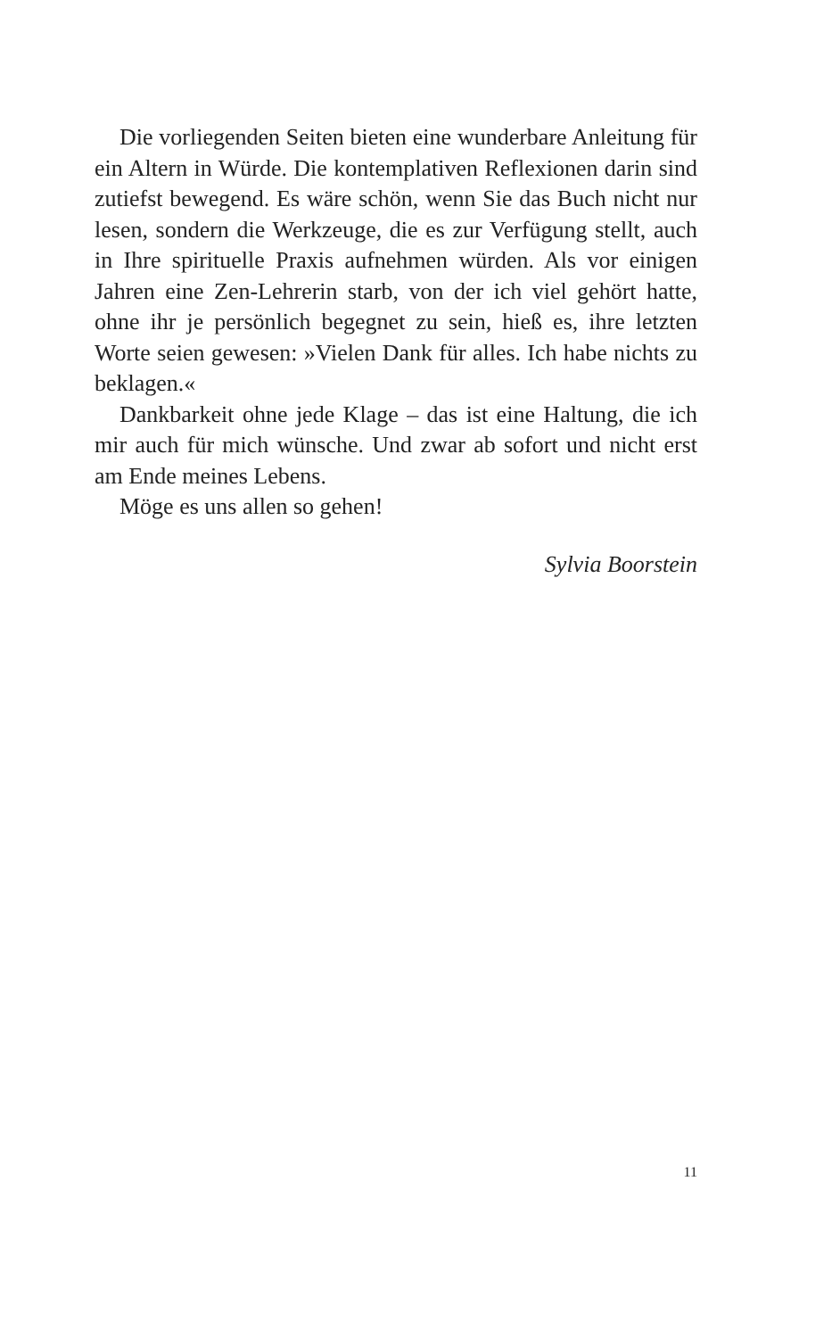Die vorliegenden Seiten bieten eine wunderbare Anleitung für ein Altern in Würde. Die kontemplativen Reflexionen darin sind zutiefst bewegend. Es wäre schön, wenn Sie das Buch nicht nur lesen, sondern die Werkzeuge, die es zur Verfügung stellt, auch in Ihre spirituelle Praxis aufnehmen würden. Als vor einigen Jahren eine Zen-Lehrerin starb, von der ich viel gehört hatte, ohne ihr je persönlich begegnet zu sein, hieß es, ihre letzten Worte seien gewesen: »Vielen Dank für alles. Ich habe nichts zu beklagen.«
Dankbarkeit ohne jede Klage – das ist eine Haltung, die ich mir auch für mich wünsche. Und zwar ab sofort und nicht erst am Ende meines Lebens.
Möge es uns allen so gehen!
Sylvia Boorstein
11